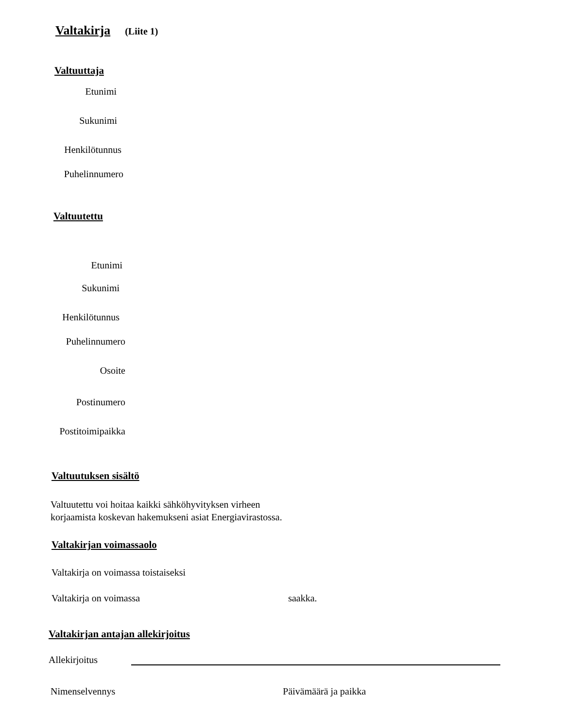Valtakirja (Liite 1)
Valtuuttaja
Etunimi
Sukunimi
Henkilötunnus
Puhelinnumero
Valtuutettu
Etunimi
Sukunimi
Henkilötunnus
Puhelinnumero
Osoite
Postinumero
Postitoimipaikka
Valtuutuksen sisältö
Valtuutettu voi hoitaa kaikki sähköhyvityksen virheen
korjaamista koskevan hakemukseni asiat Energiavirastossa.
Valtakirjan voimassaolo
Valtakirja on voimassa toistaiseksi
Valtakirja on voimassa saakka.
Valtakirjan antajan allekirjoitus
Allekirjoitus
Nimenselvennys Päivämäärä ja paikka